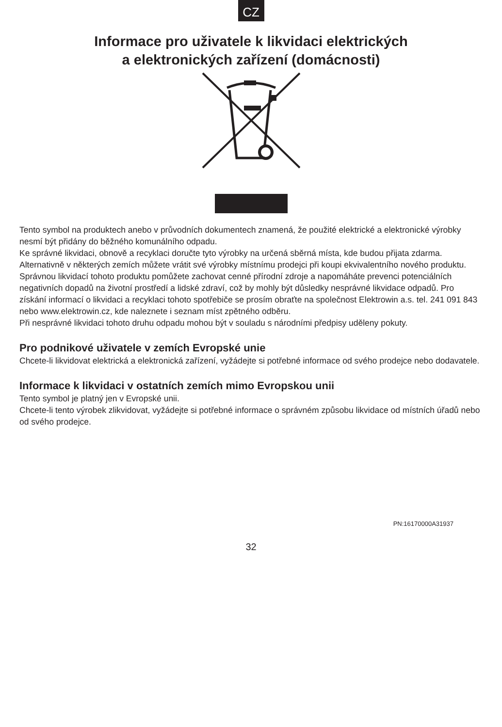CZ
Informace pro uživatele k likvidaci elektrických
a elektronických zařízení (domácnosti)
Tento symbol na produktech anebo v průvodních dokumentech znamená, že použité elektrické a elektronické výrobky nesmí být přidány do běžného komunálního odpadu.
Ke správné likvidaci, obnově a recyklaci doručte tyto výrobky na určená sběrná místa, kde budou přijata zdarma. Alternativně v některých zemích můžete vrátit své výrobky místnímu prodejci při koupi ekvivalentního nového produktu.
Správnou likvidací tohoto produktu pomůžete zachovat cenné přírodní zdroje a napomáháte prevenci potenciálních negativních dopadů na životní prostředí a lidské zdraví, což by mohly být důsledky nesprávné likvidace odpadů. Pro získání informací o likvidaci a recyklaci tohoto spotřebiče se prosím obraťte na společnost Elektrowin a.s. tel. 241 091 843 nebo www.elektrowin.cz, kde naleznete i seznam míst zpětného odběru.
Při nesprávné likvidaci tohoto druhu odpadu mohou být v souladu s národními předpisy uděleny pokuty.
Pro podnikové uživatele v zemích Evropské unie
Chcete-li likvidovat elektrická a elektronická zařízení, vyžádejte si potřebné informace od svého prodejce nebo dodavatele.
Informace k likvidaci v ostatních zemích mimo Evropskou unii
Tento symbol je platný jen v Evropské unii.
Chcete-li tento výrobek zlikvidovat, vyžádejte si potřebné informace o správném způsobu likvidace od místních úřadů nebo od svého prodejce.
PN:16170000A31937
32